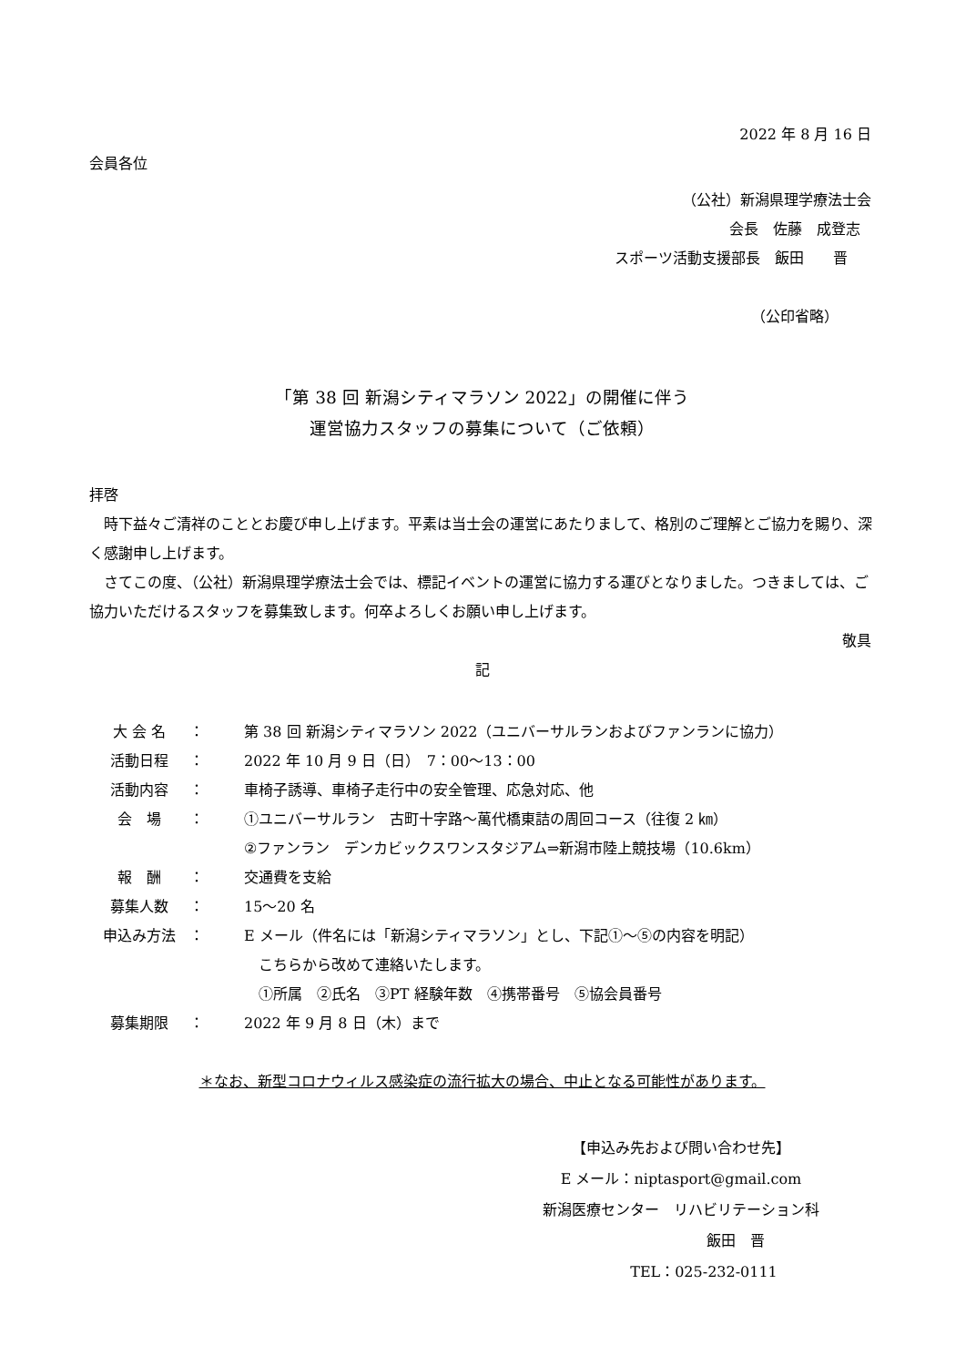2022 年 8 月 16 日
会員各位
（公社）新潟県理学療法士会
会長　佐藤　成登志
スポーツ活動支援部長　飯田　　晋
（公印省略）
「第 38 回 新潟シティマラソン 2022」の開催に伴う
運営協力スタッフの募集について（ご依頼）
拝啓
　時下益々ご清祥のこととお慶び申し上げます。平素は当士会の運営にあたりまして、格別のご理解とご協力を賜り、深く感謝申し上げます。
　さてこの度、（公社）新潟県理学療法士会では、標記イベントの運営に協力する運びとなりました。つきましては、ご協力いただけるスタッフを募集致します。何卒よろしくお願い申し上げます。
敬具
記
| 大 会 名 | ： | 第 38 回 新潟シティマラソン 2022（ユニバーサルランおよびファンランに協力） |
| 活動日程 | ： | 2022 年 10 月 9 日（日） 7：00～13：00 |
| 活動内容 | ： | 車椅子誘導、車椅子走行中の安全管理、応急対応、他 |
| 会 場 | ： | ①ユニバーサルラン 古町十字路～萬代橋東詰の周回コース（往復 2 ㎞） ②ファンラン デンカビックスワンスタジアム⇒新潟市陸上競技場（10.6km） |
| 報 酬 | ： | 交通費を支給 |
| 募集人数 | ： | 15～20 名 |
| 申込み方法 | ： | E メール（件名には「新潟シティマラソン」とし、下記①～⑤の内容を明記） こちらから改めて連絡いたします。 ①所属 ②氏名 ③PT 経験年数 ④携帯番号 ⑤協会員番号 |
| 募集期限 | ： | 2022 年 9 月 8 日（木）まで |
＊なお、新型コロナウィルス感染症の流行拡大の場合、中止となる可能性があります。
【申込み先および問い合わせ先】
E メール：niptasport@gmail.com
新潟医療センター　リハビリテーション科
飯田　晋
TEL：025-232-0111